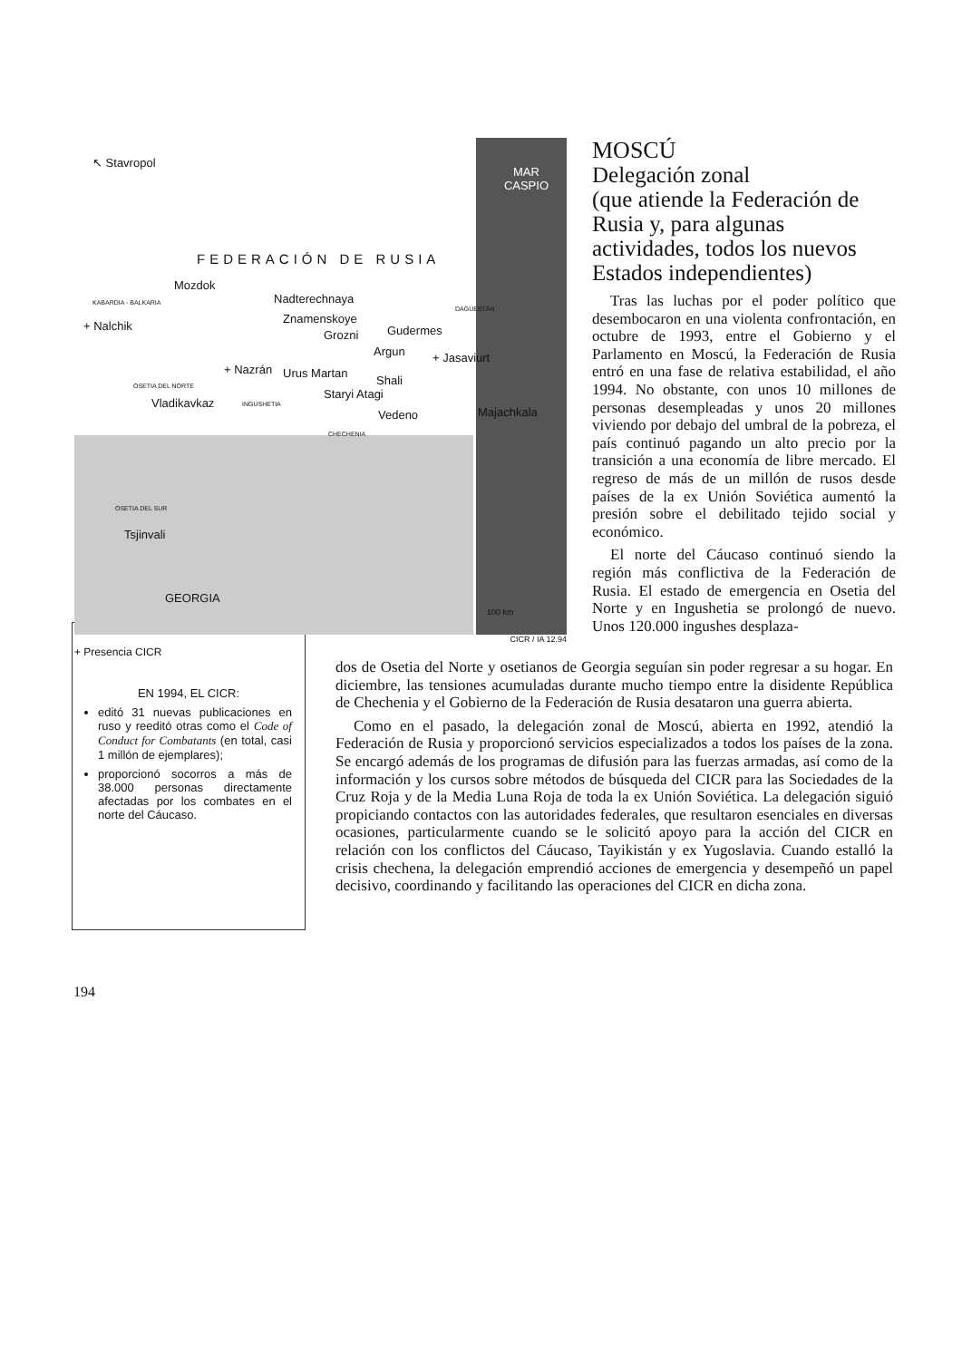↖ Stavropol
MAR
CASPIO
FEDERACIÓN DE RUSIA
Mozdok
Nadterechnaya KABARDIA - BALKARIA
DAGUESTÁN
Znamenskoye
+ Nalchik
Grozni Gudermes
Argun + Jasaviurt
+ Nazrán Urus Martan
Shali OSETIA DEL NORTE
Staryi Atagi
Vladikavkaz INGUSHETIA
Vedeno Majachkala
CHECHENIA
OSETIA DEL SUR
Tsjinvali
GEORGIA
100 km
CICR / IA 12.94
+ Presencia CICR
MOSCÚ
Delegación zonal
(que atiende la Federación de Rusia y, para algunas actividades, todos los nuevos Estados independientes)
Tras las luchas por el poder político que desembocaron en una violenta confrontación, en octubre de 1993, entre el Gobierno y el Parlamento en Moscú, la Federación de Rusia entró en una fase de relativa estabilidad, el año 1994. No obstante, con unos 10 millones de personas desempleadas y unos 20 millones viviendo por debajo del umbral de la pobreza, el país continuó pagando un alto precio por la transición a una economía de libre mercado. El regreso de más de un millón de rusos desde países de la ex Unión Soviética aumentó la presión sobre el debilitado tejido social y económico.
El norte del Cáucaso continuó siendo la región más conflictiva de la Federación de Rusia. El estado de emergencia en Osetia del Norte y en Ingushetia se prolongó de nuevo. Unos 120.000 ingushes desplaza-
EN 1994, EL CICR:
editó 31 nuevas publicaciones en ruso y reeditó otras como el Code of Conduct for Combatants (en total, casi 1 millón de ejemplares);
proporcionó socorros a más de 38.000 personas directamente afectadas por los combates en el norte del Cáucaso.
dos de Osetia del Norte y osetianos de Georgia seguían sin poder regresar a su hogar. En diciembre, las tensiones acumuladas durante mucho tiempo entre la disidente República de Chechenia y el Gobierno de la Federación de Rusia desataron una guerra abierta.
Como en el pasado, la delegación zonal de Moscú, abierta en 1992, atendió la Federación de Rusia y proporcionó servicios especializados a todos los países de la zona. Se encargó además de los programas de difusión para las fuerzas armadas, así como de la información y los cursos sobre métodos de búsqueda del CICR para las Sociedades de la Cruz Roja y de la Media Luna Roja de toda la ex Unión Soviética. La delegación siguió propiciando contactos con las autoridades federales, que resultaron esenciales en diversas ocasiones, particularmente cuando se le solicitó apoyo para la acción del CICR en relación con los conflictos del Cáucaso, Tayikistán y ex Yugoslavia. Cuando estalló la crisis chechena, la delegación emprendió acciones de emergencia y desempeñó un papel decisivo, coordinando y facilitando las operaciones del CICR en dicha zona.
194